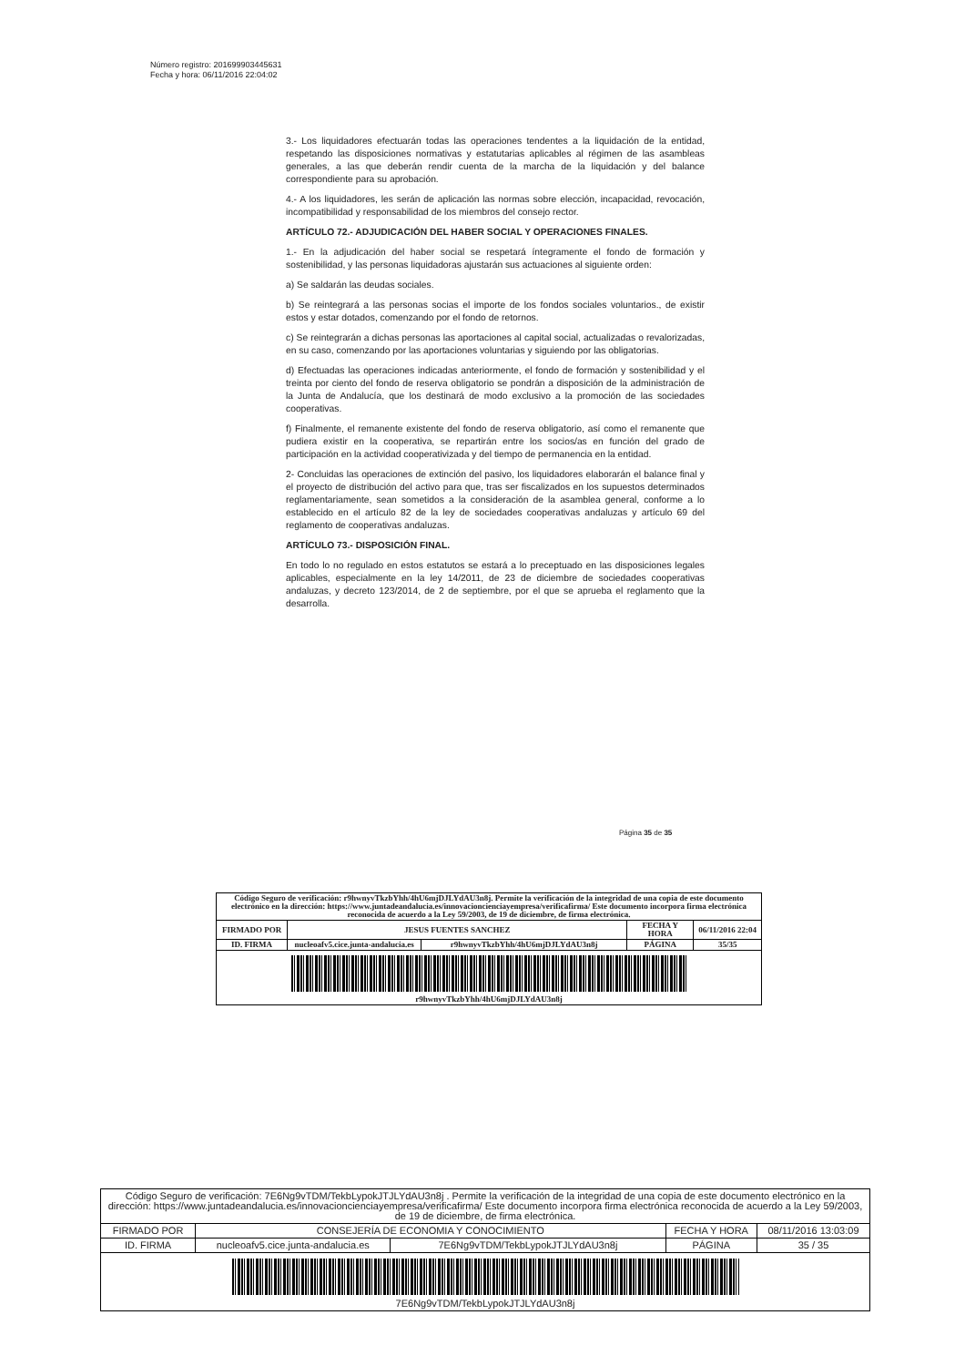Número registro: 201699903445631
Fecha y hora: 06/11/2016 22:04:02
3.- Los liquidadores efectuarán todas las operaciones tendentes a la liquidación de la entidad, respetando las disposiciones normativas y estatutarias aplicables al régimen de las asambleas generales, a las que deberán rendir cuenta de la marcha de la liquidación y del balance correspondiente para su aprobación.
4.- A los liquidadores, les serán de aplicación las normas sobre elección, incapacidad, revocación, incompatibilidad y responsabilidad de los miembros del consejo rector.
ARTÍCULO 72.- ADJUDICACIÓN DEL HABER SOCIAL Y OPERACIONES FINALES.
1.- En la adjudicación del haber social se respetará íntegramente el fondo de formación y sostenibilidad, y las personas liquidadoras ajustarán sus actuaciones al siguiente orden:
a) Se saldarán las deudas sociales.
b) Se reintegrará a las personas socias el importe de los fondos sociales voluntarios., de existir estos y estar dotados, comenzando por el fondo de retornos.
c) Se reintegrarán a dichas personas las aportaciones al capital social, actualizadas o revalorizadas, en su caso, comenzando por las aportaciones voluntarias y siguiendo por las obligatorias.
d) Efectuadas las operaciones indicadas anteriormente, el fondo de formación y sostenibilidad y el treinta por ciento del fondo de reserva obligatorio se pondrán a disposición de la administración de la Junta de Andalucía, que los destinará de modo exclusivo a la promoción de las sociedades cooperativas.
f) Finalmente, el remanente existente del fondo de reserva obligatorio, así como el remanente que pudiera existir en la cooperativa, se repartirán entre los socios/as en función del grado de participación en la actividad cooperativizada y del tiempo de permanencia en la entidad.
2- Concluidas las operaciones de extinción del pasivo, los liquidadores elaborarán el balance final y el proyecto de distribución del activo para que, tras ser fiscalizados en los supuestos determinados reglamentariamente, sean sometidos a la consideración de la asamblea general, conforme a lo establecido en el artículo 82 de la ley de sociedades cooperativas andaluzas y artículo 69 del reglamento de cooperativas andaluzas.
ARTÍCULO 73.- DISPOSICIÓN FINAL.
En todo lo no regulado en estos estatutos se estará a lo preceptuado en las disposiciones legales aplicables, especialmente en la ley 14/2011, de 23 de diciembre de sociedades cooperativas andaluzas, y decreto 123/2014, de 2 de septiembre, por el que se aprueba el reglamento que la desarrolla.
Página 35 de 35
| Código Seguro de verificación: r9hwnyvTkzbYhh/4hU6mjDJLYdAU3n8j. Permite la verificación de la integridad de una copia de este documento electrónico en la dirección: https://www.juntadeandalucia.es/innovacioncienciayempresa/verificafirma/ Este documento incorpora firma electrónica reconocida de acuerdo a la Ley 59/2003, de 19 de diciembre, de firma electrónica. | | | | |
| FIRMADO POR | JESUS FUENTES SANCHEZ | | FECHA Y HORA | 06/11/2016 22:04 |
| ID. FIRMA | nucleoafv5.cice.junta-andalucia.es | r9hwnyvTkzbYhh/4hU6mjDJLYdAU3n8j | PÁGINA | 35/35 |
| r9hwnyvTkzbYhh/4hU6mjDJLYdAU3n8j | | | | |
| Código Seguro de verificación: 7E6Ng9vTDM/TekbLypokJTJLYdAU3n8j . Permite la verificación de la integridad de una copia de este documento electrónico en la dirección: https://www.juntadeandalucia.es/innovacioncienciayempresa/verificafirma/ Este documento incorpora firma electrónica reconocida de acuerdo a la Ley 59/2003, de 19 de diciembre, de firma electrónica. | | | | |
| FIRMADO POR | CONSEJERÍA DE ECONOMIA Y CONOCIMIENTO | | FECHA Y HORA | 08/11/2016 13:03:09 |
| ID. FIRMA | nucleoafv5.cice.junta-andalucia.es | 7E6Ng9vTDM/TekbLypokJTJLYdAU3n8j | PÁGINA | 35 / 35 |
| 7E6Ng9vTDM/TekbLypokJTJLYdAU3n8j | | | | |